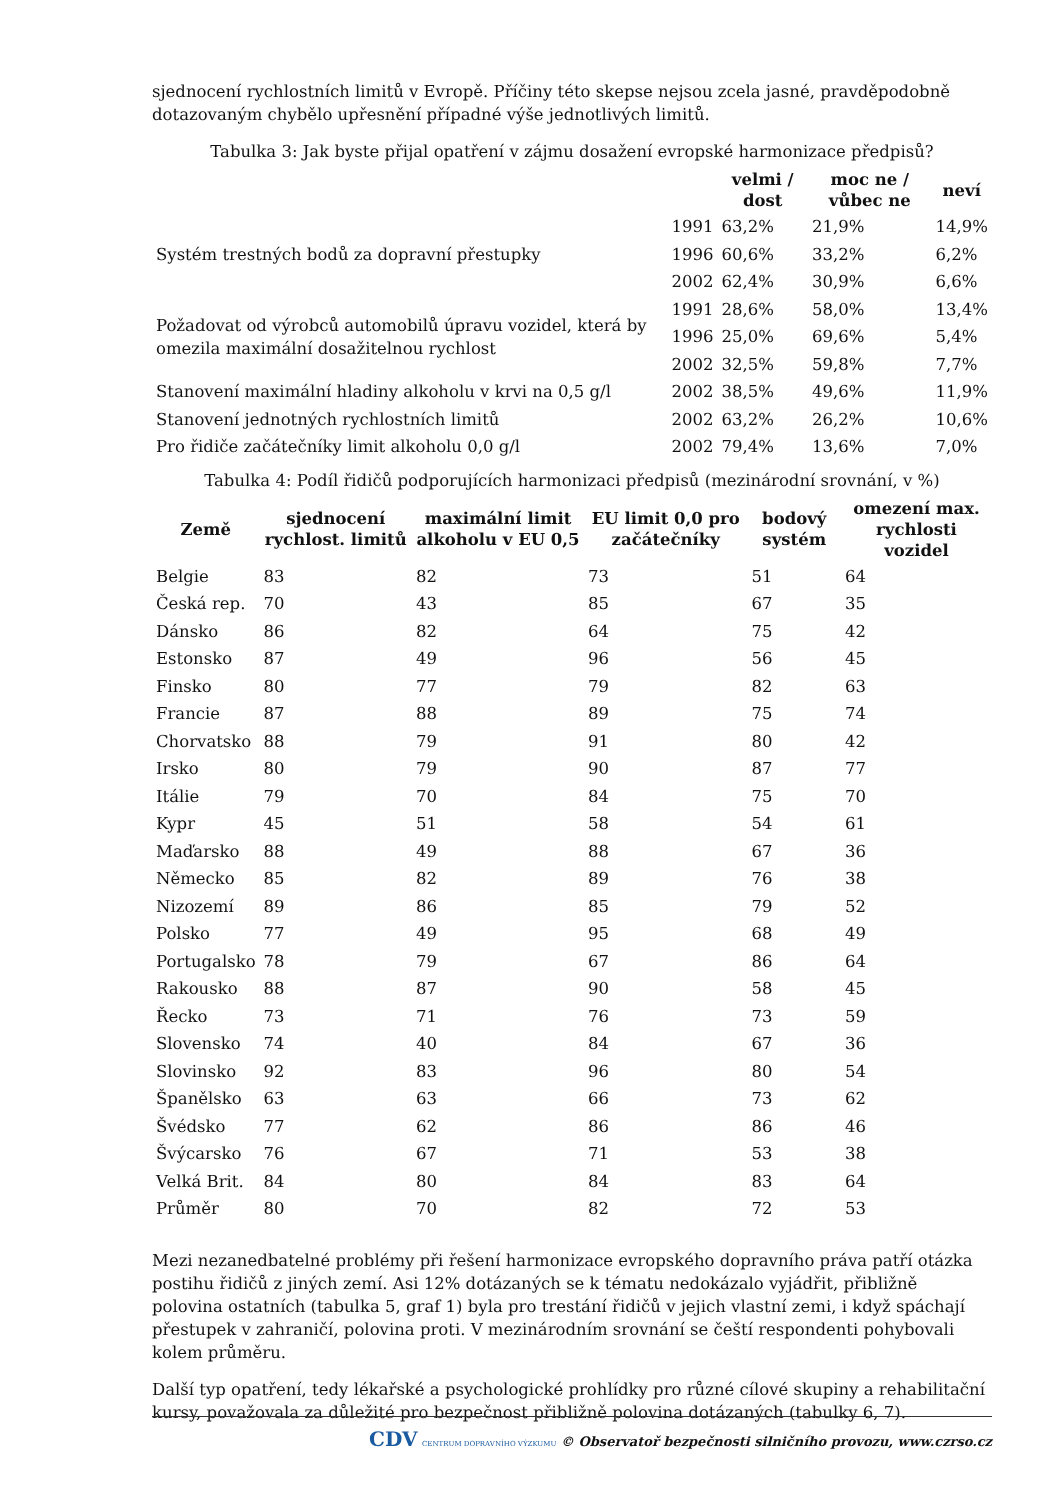sjednocení rychlostních limitů v Evropě. Příčiny této skepse nejsou zcela jasné, pravděpodobně dotazovaným chybělo upřesnění případné výše jednotlivých limitů.
Tabulka 3: Jak byste přijal opatření v zájmu dosažení evropské harmonizace předpisů?
| | | velmi / dost | moc ne / vůbec ne | neví |
| --- | --- | --- | --- | --- |
| Systém trestných bodů za dopravní přestupky | 1991 | 63,2% | 21,9% | 14,9% |
| | 1996 | 60,6% | 33,2% | 6,2% |
| | 2002 | 62,4% | 30,9% | 6,6% |
| Požadovat od výrobců automobilů úpravu vozidel, která by omezila maximální dosažitelnou rychlost | 1991 | 28,6% | 58,0% | 13,4% |
| | 1996 | 25,0% | 69,6% | 5,4% |
| | 2002 | 32,5% | 59,8% | 7,7% |
| Stanovení maximální hladiny alkoholu v krvi na 0,5 g/l | 2002 | 38,5% | 49,6% | 11,9% |
| Stanovení jednotných rychlostních limitů | 2002 | 63,2% | 26,2% | 10,6% |
| Pro řidiče začátečníky limit alkoholu 0,0 g/l | 2002 | 79,4% | 13,6% | 7,0% |
Tabulka 4: Podíl řidičů podporujících harmonizaci předpisů (mezinárodní srovnání, v %)
| Země | sjednocení rychlost. limitů | maximální limit alkoholu v EU 0,5 | EU limit 0,0 pro začátečníky | bodový systém | omezení max. rychlosti vozidel |
| --- | --- | --- | --- | --- | --- |
| Belgie | 83 | 82 | 73 | 51 | 64 |
| Česká rep. | 70 | 43 | 85 | 67 | 35 |
| Dánsko | 86 | 82 | 64 | 75 | 42 |
| Estonsko | 87 | 49 | 96 | 56 | 45 |
| Finsko | 80 | 77 | 79 | 82 | 63 |
| Francie | 87 | 88 | 89 | 75 | 74 |
| Chorvatsko | 88 | 79 | 91 | 80 | 42 |
| Irsko | 80 | 79 | 90 | 87 | 77 |
| Itálie | 79 | 70 | 84 | 75 | 70 |
| Kypr | 45 | 51 | 58 | 54 | 61 |
| Maďarsko | 88 | 49 | 88 | 67 | 36 |
| Německo | 85 | 82 | 89 | 76 | 38 |
| Nizozemí | 89 | 86 | 85 | 79 | 52 |
| Polsko | 77 | 49 | 95 | 68 | 49 |
| Portugalsko | 78 | 79 | 67 | 86 | 64 |
| Rakousko | 88 | 87 | 90 | 58 | 45 |
| Řecko | 73 | 71 | 76 | 73 | 59 |
| Slovensko | 74 | 40 | 84 | 67 | 36 |
| Slovinsko | 92 | 83 | 96 | 80 | 54 |
| Španělsko | 63 | 63 | 66 | 73 | 62 |
| Švédsko | 77 | 62 | 86 | 86 | 46 |
| Švýcarsko | 76 | 67 | 71 | 53 | 38 |
| Velká Brit. | 84 | 80 | 84 | 83 | 64 |
| Průměr | 80 | 70 | 82 | 72 | 53 |
Mezi nezanedbatelné problémy při řešení harmonizace evropského dopravního práva patří otázka postihu řidičů z jiných zemí. Asi 12% dotázaných se k tématu nedokázalo vyjádřit, přibližně polovina ostatních (tabulka 5, graf 1) byla pro trestání řidičů v jejich vlastní zemi, i když spáchají přestupek v zahraničí, polovina proti. V mezinárodním srovnání se čeští respondenti pohybovali kolem průměru.
Další typ opatření, tedy lékařské a psychologické prohlídky pro různé cílové skupiny a rehabilitační kursy, považovala za důležité pro bezpečnost přibližně polovina dotázaných (tabulky 6, 7).
CDV CENTRUM DOPRAVNÍHO VÝZKUMU © Observatoř bezpečnosti silničního provozu, www.czrso.cz